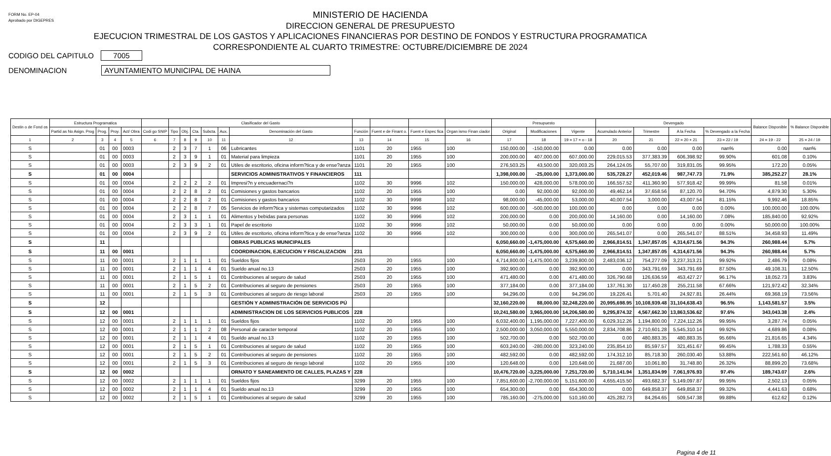FORM No. EP-04
Aprobado por DIGEPRES
MINISTERIO DE HACIENDA
DIRECCION GENERAL DE PRESUPUESTO
EJECUCION TRIMESTRAL DE LOS GASTOS Y APLICACIONES FINANCIERAS POR DESTINO DE FONDOS Y ESTRUCTURA PROGRAMATICA
CORRESPONDIENTE AL CUARTO TRIMESTRE: OCTUBRE/DICIEMBRE DE 2024
CODIGO DEL CAPITULO 7005
DENOMINACION AYUNTAMIENTO MUNICIPAL DE HAINA
| Destin o de Fond os | Estructura Programatica | | | | | Clasificador del Gasto | | | | | | | | | | Presupuesto | | | Devengado | | | | Balance Disponible | % Balance Disponible |
| --- | --- | --- | --- | --- | --- | --- | --- | --- | --- | --- | --- | --- | --- | --- | --- | --- | --- | --- | --- | --- | --- | --- | --- | --- |
| | Partid as No Asign. Prog | Prog. | Proy. | Act/ Obra | Codi go SNIP | Tipo | Obj. | Cta. | Subcta. | Aux. | Denominación del Gasto | Función | Fuent e de Finant o. | Fuent e Espec fica | Organ ismo Finan ciador | Original | Modificaciones | Vigente | Acumulado Anterior | Trimestre | A la Fecha | % Devengado a la Fecha | | |
| 1 | 2 | 3 | 4 | 5 | 6 | 7 | 8 | 9 | 10 | 11 | 12 | 13 | 14 | 15 | 16 | 17 | 18 | 19 = 17 + o - 18 | 20 | 21 | 22 = 20 + 21 | 23 = 22 / 19 | 24 = 19 - 22 | 25 = 24 / 19 |
| S | | 01 | 00 | 0003 | | 2 | 3 | 7 | 1 | 06 | Lubricantes | 1101 | 20 | 1955 | 100 | 150,000.00 | -150,000.00 | 0.00 | 0.00 | 0.00 | 0.00 | nan% | 0.00 | nan% |
| S | | 01 | 00 | 0003 | | 2 | 3 | 9 | 1 | 01 | Material para limpieza | 1101 | 20 | 1955 | 100 | 200,000.00 | 407,000.00 | 607,000.00 | 229,015.53 | 377,383.39 | 606,398.92 | 99.90% | 601.08 | 0.10% |
| S | | 01 | 00 | 0003 | | 2 | 3 | 9 | 2 | 01 | Utiles de escritorio, oficina inform?tica y de ense?anza | 1101 | 20 | 1955 | 100 | 276,503.25 | 43,500.00 | 320,003.25 | 264,124.05 | 55,707.00 | 319,831.05 | 99.95% | 172.20 | 0.05% |
| S | | 01 | 00 | 0004 | | | | | | | SERVICIOS ADMINISTRATIVOS Y FINANCIEROS | 111 | | | | 1,398,000.00 | -25,000.00 | 1,373,000.00 | 535,728.27 | 452,019.46 | 987,747.73 | 71.9% | 385,252.27 | 28.1% |
| S | | 01 | 00 | 0004 | | 2 | 2 | 2 | 2 | 01 | Impresi?n y encuadernaci?n | 1102 | 30 | 9996 | 102 | 150,000.00 | 428,000.00 | 578,000.00 | 166,557.52 | 411,360.90 | 577,918.42 | 99.99% | 81.58 | 0.01% |
| S | | 01 | 00 | 0004 | | 2 | 2 | 8 | 2 | 01 | Comisiones y gastos bancarios | 1102 | 20 | 1955 | 100 | 0.00 | 92,000.00 | 92,000.00 | 49,462.14 | 37,658.56 | 87,120.70 | 94.70% | 4,879.30 | 5.30% |
| S | | 01 | 00 | 0004 | | 2 | 2 | 8 | 2 | 01 | Comisiones y gastos bancarios | 1102 | 30 | 9998 | 102 | 98,000.00 | -45,000.00 | 53,000.00 | 40,007.54 | 3,000.00 | 43,007.54 | 81.15% | 9,992.46 | 18.85% |
| S | | 01 | 00 | 0004 | | 2 | 2 | 8 | 7 | 05 | Servicios de inform?tica y sistemas computarizados | 1102 | 30 | 9996 | 102 | 600,000.00 | -500,000.00 | 100,000.00 | 0.00 | 0.00 | 0.00 | 0.00% | 100,000.00 | 100.00% |
| S | | 01 | 00 | 0004 | | 2 | 3 | 1 | 1 | 01 | Alimentos y bebidas para personas | 1102 | 30 | 9996 | 102 | 200,000.00 | 0.00 | 200,000.00 | 14,160.00 | 0.00 | 14,160.00 | 7.08% | 185,840.00 | 92.92% |
| S | | 01 | 00 | 0004 | | 2 | 3 | 3 | 1 | 01 | Papel de escritorio | 1102 | 30 | 9996 | 102 | 50,000.00 | 0.00 | 50,000.00 | 0.00 | 0.00 | 0.00 | 0.00% | 50,000.00 | 100.00% |
| S | | 01 | 00 | 0004 | | 2 | 3 | 9 | 2 | 01 | Utiles de escritorio, oficina inform?tica y de ense?anza | 1102 | 30 | 9996 | 102 | 300,000.00 | 0.00 | 300,000.00 | 265,541.07 | 0.00 | 265,541.07 | 88.51% | 34,458.93 | 11.49% |
| S | | 11 | | | | | | | | | OBRAS PUBLICAS MUNICIPALES | | | | | 6,050,660.00 | -1,475,000.00 | 4,575,660.00 | 2,966,814.51 | 1,347,857.05 | 4,314,671.56 | 94.3% | 260,988.44 | 5.7% |
| S | | 11 | 00 | 0001 | | | | | | | COORDINACION, EJECUCION Y FISCALIZACION | 231 | | | | 6,050,660.00 | -1,475,000.00 | 4,575,660.00 | 2,966,814.51 | 1,347,857.05 | 4,314,671.56 | 94.3% | 260,988.44 | 5.7% |
| S | | 11 | 00 | 0001 | | 2 | 1 | 1 | 1 | 01 | Sueldos fijos | 2503 | 20 | 1955 | 100 | 4,714,800.00 | -1,475,000.00 | 3,239,800.00 | 2,483,036.12 | 754,277.09 | 3,237,313.21 | 99.92% | 2,486.79 | 0.08% |
| S | | 11 | 00 | 0001 | | 2 | 1 | 1 | 4 | 01 | Sueldo anual no.13 | 2503 | 20 | 1955 | 100 | 392,900.00 | 0.00 | 392,900.00 | 0.00 | 343,791.69 | 343,791.69 | 87.50% | 49,108.31 | 12.50% |
| S | | 11 | 00 | 0001 | | 2 | 1 | 5 | 1 | 01 | Contribuciones al seguro de salud | 2503 | 20 | 1955 | 100 | 471,480.00 | 0.00 | 471,480.00 | 326,790.68 | 126,636.59 | 453,427.27 | 96.17% | 18,052.73 | 3.83% |
| S | | 11 | 00 | 0001 | | 2 | 1 | 5 | 2 | 01 | Contribuciones al seguro de pensiones | 2503 | 20 | 1955 | 100 | 377,184.00 | 0.00 | 377,184.00 | 137,761.30 | 117,450.28 | 255,211.58 | 67.66% | 121,972.42 | 32.34% |
| S | | 11 | 00 | 0001 | | 2 | 1 | 5 | 3 | 01 | Contribuciones al seguro de riesgo laboral | 2503 | 20 | 1955 | 100 | 94,296.00 | 0.00 | 94,296.00 | 19,226.41 | 5,701.40 | 24,927.81 | 26.44% | 69,368.19 | 73.56% |
| S | | 12 | | | | | | | | | GESTIÓN Y ADMINISTRACIÓN DE SERVICIOS PÚ | | | | | 32,160,220.00 | 88,000.00 | 32,248,220.00 | 20,995,698.95 | 10,108,939.48 | 31,104,638.43 | 96.5% | 1,143,581.57 | 3.5% |
| S | | 12 | 00 | 0001 | | | | | | | ADMINISTRACION DE LOS SERVICIOS PUBLICOS | 228 | | | | 10,241,580.00 | 3,965,000.00 | 14,206,580.00 | 9,295,874.32 | 4,567,662.30 | 13,863,536.62 | 97.6% | 343,043.38 | 2.4% |
| S | | 12 | 00 | 0001 | | 2 | 1 | 1 | 1 | 01 | Sueldos fijos | 1102 | 20 | 1955 | 100 | 6,032,400.00 | 1,195,000.00 | 7,227,400.00 | 6,029,312.26 | 1,194,800.00 | 7,224,112.26 | 99.95% | 3,287.74 | 0.05% |
| S | | 12 | 00 | 0001 | | 2 | 1 | 1 | 2 | 08 | Personal de caracter temporal | 1102 | 20 | 1955 | 100 | 2,500,000.00 | 3,050,000.00 | 5,550,000.00 | 2,834,708.86 | 2,710,601.28 | 5,545,310.14 | 99.92% | 4,689.86 | 0.08% |
| S | | 12 | 00 | 0001 | | 2 | 1 | 1 | 4 | 01 | Sueldo anual no.13 | 1102 | 20 | 1955 | 100 | 502,700.00 | 0.00 | 502,700.00 | 0.00 | 480,883.35 | 480,883.35 | 95.66% | 21,816.65 | 4.34% |
| S | | 12 | 00 | 0001 | | 2 | 1 | 5 | 1 | 01 | Contribuciones al seguro de salud | 1102 | 20 | 1955 | 100 | 603,240.00 | -280,000.00 | 323,240.00 | 235,854.10 | 85,597.57 | 321,451.67 | 99.45% | 1,788.33 | 0.55% |
| S | | 12 | 00 | 0001 | | 2 | 1 | 5 | 2 | 01 | Contribuciones al seguro de pensiones | 1102 | 20 | 1955 | 100 | 482,592.00 | 0.00 | 482,592.00 | 174,312.10 | 85,718.30 | 260,030.40 | 53.88% | 222,561.60 | 46.12% |
| S | | 12 | 00 | 0001 | | 2 | 1 | 5 | 3 | 01 | Contribuciones al seguro de riesgo laboral | 1102 | 20 | 1955 | 100 | 120,648.00 | 0.00 | 120,648.00 | 21,687.00 | 10,061.80 | 31,748.80 | 26.32% | 88,899.20 | 73.68% |
| S | | 12 | 00 | 0002 | | | | | | | ORNATO Y SANEAMIENTO DE CALLES, PLAZAS Y | 228 | | | | 10,476,720.00 | -3,225,000.00 | 7,251,720.00 | 5,710,141.94 | 1,351,834.99 | 7,061,976.93 | 97.4% | 189,743.07 | 2.6% |
| S | | 12 | 00 | 0002 | | 2 | 1 | 1 | 1 | 01 | Sueldos fijos | 3299 | 20 | 1955 | 100 | 7,851,600.00 | -2,700,000.00 | 5,151,600.00 | 4,655,415.50 | 493,682.37 | 5,149,097.87 | 99.95% | 2,502.13 | 0.05% |
| S | | 12 | 00 | 0002 | | 2 | 1 | 1 | 4 | 01 | Sueldo anual no.13 | 3299 | 20 | 1955 | 100 | 654,300.00 | 0.00 | 654,300.00 | 0.00 | 649,858.37 | 649,858.37 | 99.32% | 4,441.63 | 0.68% |
| S | | 12 | 00 | 0002 | | 2 | 1 | 5 | 1 | 01 | Contribuciones al seguro de salud | 3299 | 20 | 1955 | 100 | 785,160.00 | -275,000.00 | 510,160.00 | 425,282.73 | 84,264.65 | 509,547.38 | 99.88% | 612.62 | 0.12% |
Pagina 4 de 11